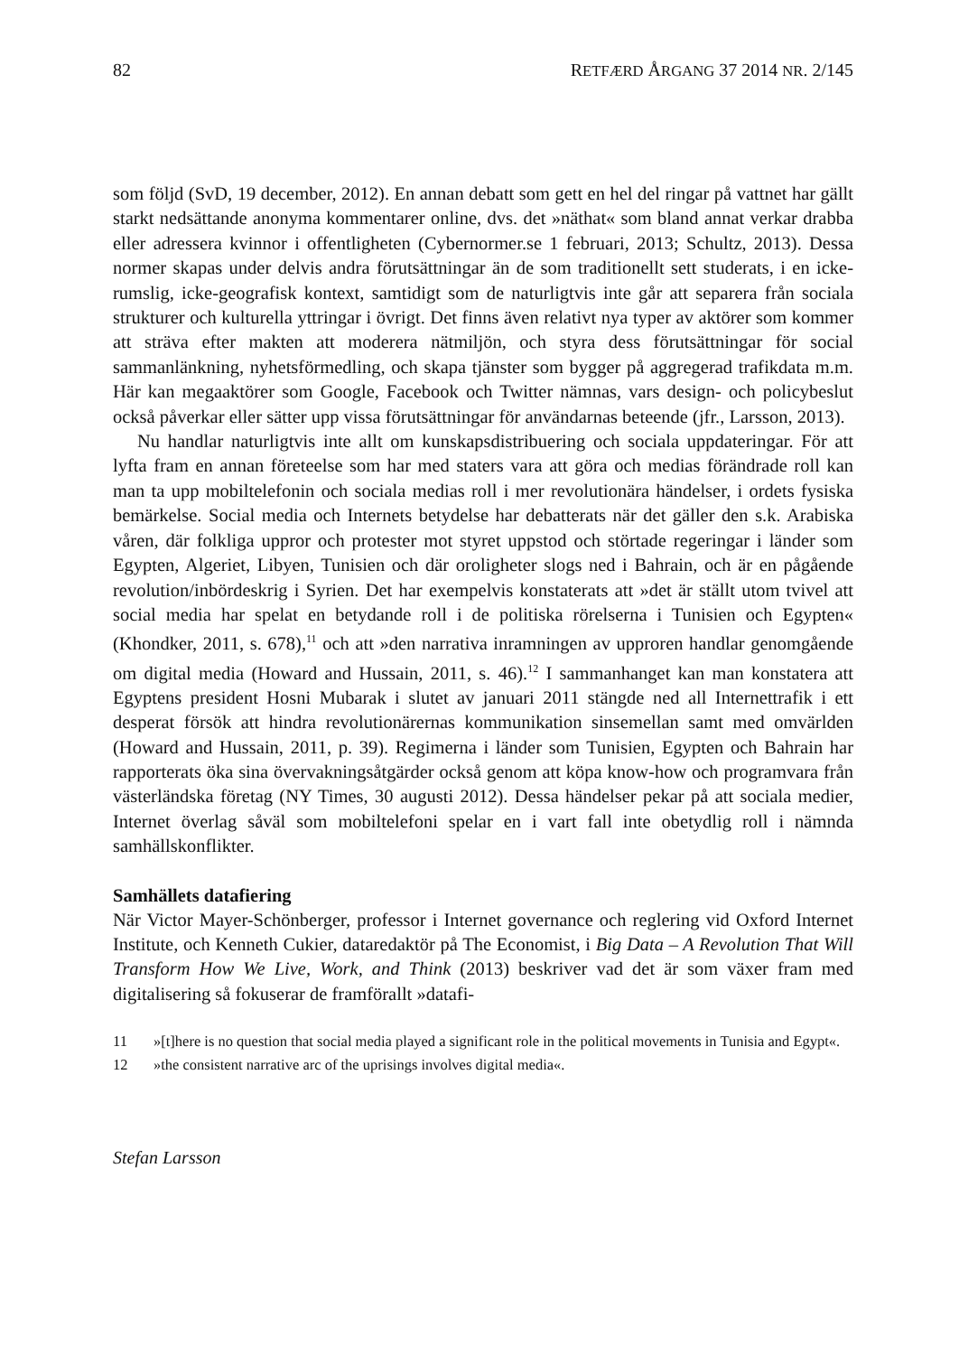82 RETFÆRD ÅRGANG 37 2014 NR. 2/145
som följd (SvD, 19 december, 2012). En annan debatt som gett en hel del ringar på vattnet har gällt starkt nedsättande anonyma kommentarer online, dvs. det »näthat« som bland annat verkar drabba eller adressera kvinnor i offentligheten (Cybernormer.se 1 februari, 2013; Schultz, 2013). Dessa normer skapas under delvis andra förutsättningar än de som traditionellt sett studerats, i en icke-rumslig, icke-geografisk kontext, samtidigt som de naturligtvis inte går att separera från sociala strukturer och kulturella yttringar i övrigt. Det finns även relativt nya typer av aktörer som kommer att sträva efter makten att moderera nätmiljön, och styra dess förutsättningar för social sammanlänkning, nyhetsförmedling, och skapa tjänster som bygger på aggregerad trafikdata m.m. Här kan megaaktörer som Google, Facebook och Twitter nämnas, vars design- och policybeslut också påverkar eller sätter upp vissa förutsättningar för användarnas beteende (jfr., Larsson, 2013).
Nu handlar naturligtvis inte allt om kunskapsdistribuering och sociala uppdateringar. För att lyfta fram en annan företeelse som har med staters vara att göra och medias förändrade roll kan man ta upp mobiltelefonin och sociala medias roll i mer revolutionära händelser, i ordets fysiska bemärkelse. Social media och Internets betydelse har debatterats när det gäller den s.k. Arabiska våren, där folkliga uppror och protester mot styret uppstod och störtade regeringar i länder som Egypten, Algeriet, Libyen, Tunisien och där oroligheter slogs ned i Bahrain, och är en pågående revolution/inbördeskrig i Syrien. Det har exempelvis konstaterats att »det är ställt utom tvivel att social media har spelat en betydande roll i de politiska rörelserna i Tunisien och Egypten« (Khondker, 2011, s. 678),<sup>11</sup> och att »den narrativa inramningen av upproren handlar genomgående om digital media (Howard and Hussain, 2011, s. 46).<sup>12</sup> I sammanhanget kan man konstatera att Egyptens president Hosni Mubarak i slutet av januari 2011 stängde ned all Internettrafik i ett desperat försök att hindra revolutionärernas kommunikation sinsemellan samt med omvärlden (Howard and Hussain, 2011, p. 39). Regimerna i länder som Tunisien, Egypten och Bahrain har rapporterats öka sina övervakningsåtgärder också genom att köpa know-how och programvara från västerländska företag (NY Times, 30 augusti 2012). Dessa händelser pekar på att sociala medier, Internet överlag såväl som mobiltelefoni spelar en i vart fall inte obetydlig roll i nämnda samhällskonflikter.
Samhällets datafiering
När Victor Mayer-Schönberger, professor i Internet governance och reglering vid Oxford Internet Institute, och Kenneth Cukier, dataredaktör på The Economist, i Big Data – A Revolution That Will Transform How We Live, Work, and Think (2013) beskriver vad det är som växer fram med digitalisering så fokuserar de framförallt »datafi-
11 »[t]here is no question that social media played a significant role in the political movements in Tunisia and Egypt«.
12 »the consistent narrative arc of the uprisings involves digital media«.
Stefan Larsson